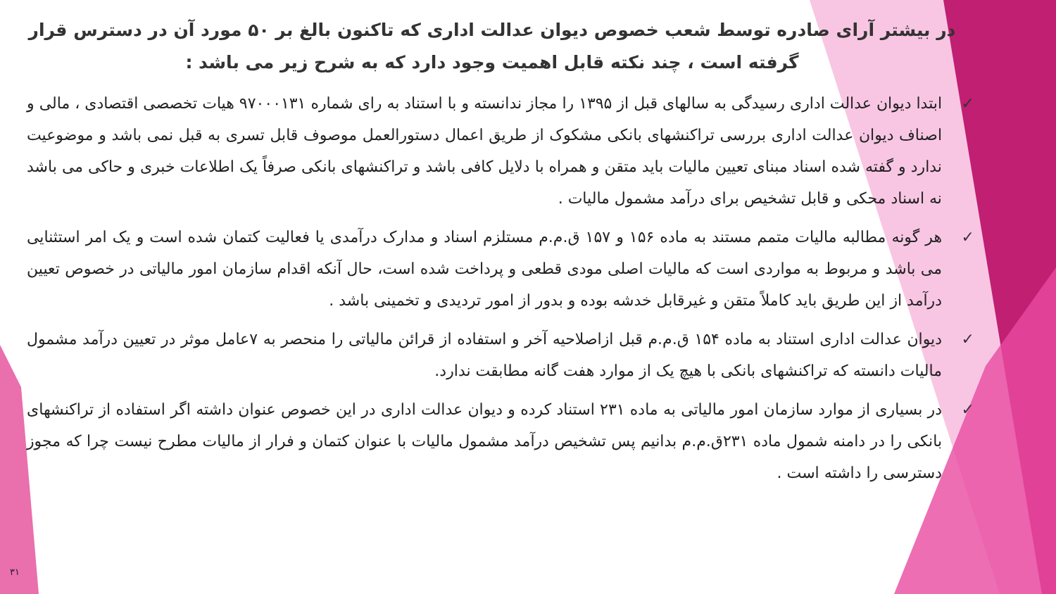در بیشتر آرای صادره توسط شعب خصوص دیوان عدالت اداری که تاکنون بالغ بر ۵۰ مورد آن در دسترس قرار گرفته است ، چند نکته قابل اهمیت وجود دارد که به شرح زیر می باشد :
✓ ابتدا دیوان عدالت اداری رسیدگی به سالهای قبل از ۱۳۹۵ را مجاز ندانسته و با استناد به رای شماره ۹۷۰۰۰۱۳۱ هیات تخصصی اقتصادی ، مالی و اصناف دیوان عدالت اداری بررسی تراکنشهای بانکی مشکوک از طریق اعمال دستورالعمل موصوف قابل تسری به قبل نمی باشد و موضوعیت ندارد و گفته شده اسناد مبنای تعیین مالیات باید متقن و همراه با دلایل کافی باشد و تراکنشهای بانکی صرفاً یک اطلاعات خبری و حاکی می باشد نه اسناد محکی و قابل تشخیص برای درآمد مشمول مالیات .
✓ هر گونه مطالبه مالیات متمم مستند به ماده ۱۵۶ و ۱۵۷ ق.م.م مستلزم اسناد و مدارک درآمدی یا فعالیت کتمان شده است و یک امر استثنایی می باشد و مربوط به مواردی است که مالیات اصلی مودی قطعی و پرداخت شده است، حال آنکه اقدام سازمان امور مالیاتی در خصوص تعیین درآمد از این طریق باید کاملاً متقن و غیرقابل خدشه بوده و بدور از امور تردیدی و تخمینی باشد .
✓ دیوان عدالت اداری استناد به ماده ۱۵۴ ق.م.م قبل ازاصلاحیه آخر و استفاده از قرائن مالیاتی را منحصر به ۷عامل موثر در تعیین درآمد مشمول مالیات دانسته که تراکنشهای بانکی با هیچ یک از موارد هفت گانه مطابقت ندارد.
✓ در بسیاری از موارد سازمان امور مالیاتی به ماده ۲۳۱ استناد کرده و دیوان عدالت اداری در این خصوص عنوان داشته اگر استفاده از تراکنشهای بانکی را در دامنه شمول ماده ۲۳۱ق.م.م بدانیم پس تشخیص درآمد مشمول مالیات با عنوان کتمان و فرار از مالیات مطرح نیست چرا که مجوز دسترسی را داشته است .
۳۱